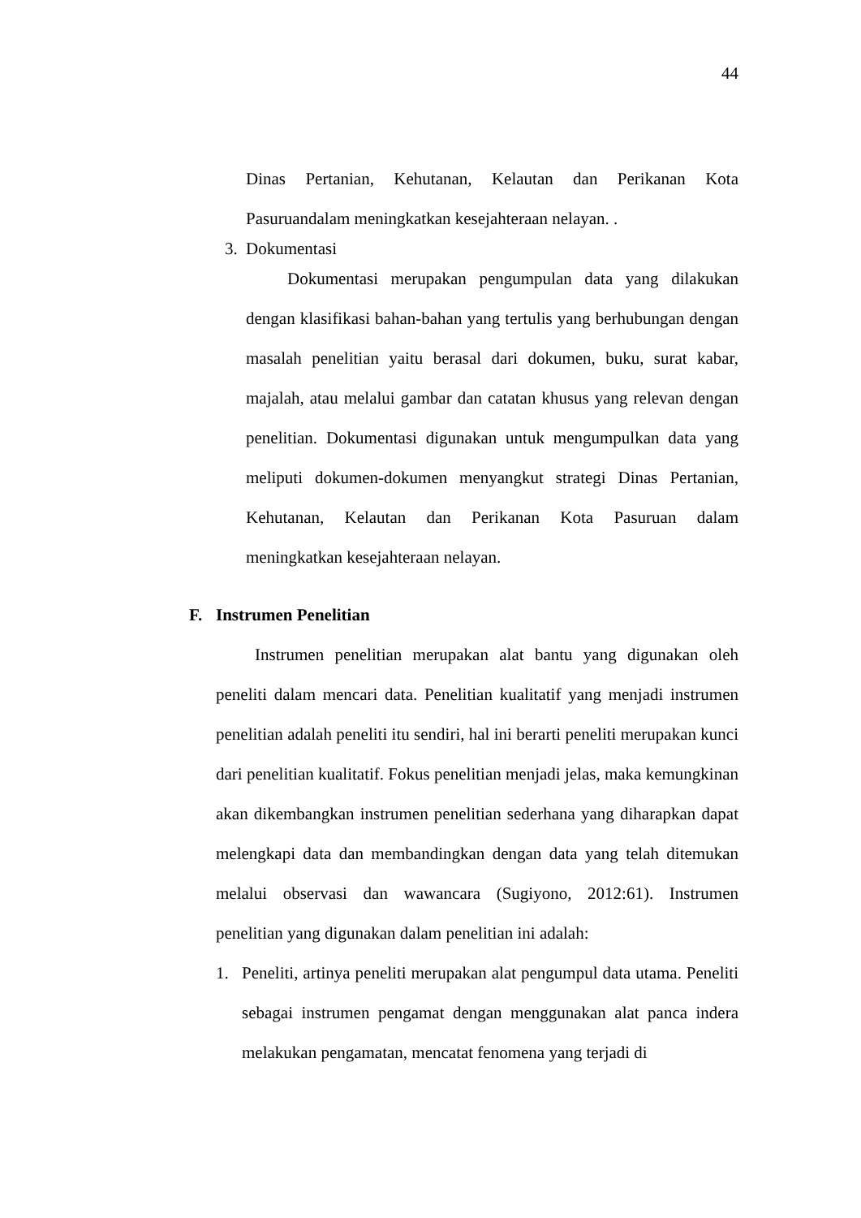44
Dinas Pertanian, Kehutanan, Kelautan dan Perikanan Kota Pasuruandalam meningkatkan kesejahteraan nelayan. .
3. Dokumentasi
Dokumentasi merupakan pengumpulan data yang dilakukan dengan klasifikasi bahan-bahan yang tertulis yang berhubungan dengan masalah penelitian yaitu berasal dari dokumen, buku, surat kabar, majalah, atau melalui gambar dan catatan khusus yang relevan dengan penelitian. Dokumentasi digunakan untuk mengumpulkan data yang meliputi dokumen-dokumen menyangkut strategi Dinas Pertanian, Kehutanan, Kelautan dan Perikanan Kota Pasuruan dalam meningkatkan kesejahteraan nelayan.
F. Instrumen Penelitian
Instrumen penelitian merupakan alat bantu yang digunakan oleh peneliti dalam mencari data. Penelitian kualitatif yang menjadi instrumen penelitian adalah peneliti itu sendiri, hal ini berarti peneliti merupakan kunci dari penelitian kualitatif. Fokus penelitian menjadi jelas, maka kemungkinan akan dikembangkan instrumen penelitian sederhana yang diharapkan dapat melengkapi data dan membandingkan dengan data yang telah ditemukan melalui observasi dan wawancara (Sugiyono, 2012:61). Instrumen penelitian yang digunakan dalam penelitian ini adalah:
1. Peneliti, artinya peneliti merupakan alat pengumpul data utama. Peneliti sebagai instrumen pengamat dengan menggunakan alat panca indera melakukan pengamatan, mencatat fenomena yang terjadi di